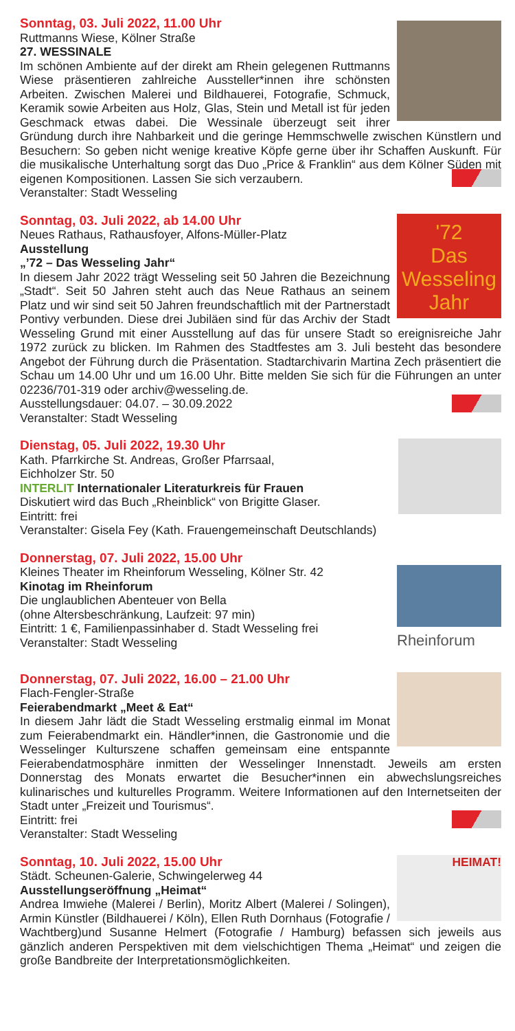Sonntag, 03. Juli 2022, 11.00 Uhr
Ruttmanns Wiese, Kölner Straße
27. WESSINALE
Im schönen Ambiente auf der direkt am Rhein gelegenen Ruttmanns Wiese präsentieren zahlreiche Aussteller*innen ihre schönsten Arbeiten. Zwischen Malerei und Bildhauerei, Fotografie, Schmuck, Keramik sowie Arbeiten aus Holz, Glas, Stein und Metall ist für jeden Geschmack etwas dabei. Die Wessinale überzeugt seit ihrer Gründung durch ihre Nahbarkeit und die geringe Hemmschwelle zwischen Künstlern und Besuchern: So geben nicht wenige kreative Köpfe gerne über ihr Schaffen Auskunft. Für die musikalische Unterhaltung sorgt das Duo „Price & Franklin“ aus dem Kölner Süden mit eigenen Kompositionen. Lassen Sie sich verzaubern.
Veranstalter: Stadt Wesseling
'72
Das Wesseling
Jahr
Sonntag, 03. Juli 2022, ab 14.00 Uhr
Neues Rathaus, Rathausfoyer, Alfons-Müller-Platz
Ausstellung
„’72 – Das Wesseling Jahr“
In diesem Jahr 2022 trägt Wesseling seit 50 Jahren die Bezeichnung „Stadt“. Seit 50 Jahren steht auch das Neue Rathaus an seinem Platz und wir sind seit 50 Jahren freundschaftlich mit der Partnerstadt Pontivy verbunden. Diese drei Jubiläen sind für das Archiv der Stadt Wesseling Grund mit einer Ausstellung auf das für unsere Stadt so ereignisreiche Jahr 1972 zurück zu blicken. Im Rahmen des Stadtfestes am 3. Juli besteht das besondere Angebot der Führung durch die Präsentation. Stadtarchivarin Martina Zech präsentiert die Schau um 14.00 Uhr und um 16.00 Uhr. Bitte melden Sie sich für die Führungen an unter 02236/701-319 oder archiv@wesseling.de.
Ausstellungsdauer: 04.07. – 30.09.2022
Veranstalter: Stadt Wesseling
Dienstag, 05. Juli 2022, 19.30 Uhr
Kath. Pfarrkirche St. Andreas, Großer Pfarrsaal,
Eichholzer Str. 50
INTERLIT Internationaler Literaturkreis für Frauen
Diskutiert wird das Buch „Rheinblick“ von Brigitte Glaser.
Eintritt: frei
Veranstalter: Gisela Fey (Kath. Frauengemeinschaft Deutschlands)
Rheinforum
Donnerstag, 07. Juli 2022, 15.00 Uhr
Kleines Theater im Rheinforum Wesseling, Kölner Str. 42
Kinotag im Rheinforum
Die unglaublichen Abenteuer von Bella
(ohne Altersbeschränkung, Laufzeit: 97 min)
Eintritt: 1 €, Familienpassinhaber d. Stadt Wesseling frei
Veranstalter: Stadt Wesseling
Donnerstag, 07. Juli 2022, 16.00 – 21.00 Uhr
Flach-Fengler-Straße
Feierabendmarkt „Meet & Eat“
In diesem Jahr lädt die Stadt Wesseling erstmalig einmal im Monat zum Feierabendmarkt ein. Händler*innen, die Gastronomie und die Wesselinger Kulturszene schaffen gemeinsam eine entspannte Feierabendatmosphäre inmitten der Wesselinger Innenstadt. Jeweils am ersten Donnerstag des Monats erwartet die Besucher*innen ein abwechslungsreiches kulinarisches und kulturelles Programm. Weitere Informationen auf den Internetseiten der Stadt unter „Freizeit und Tourismus“.
Eintritt: frei
Veranstalter: Stadt Wesseling
HEIMAT!
Sonntag, 10. Juli 2022, 15.00 Uhr
Städt. Scheunen-Galerie, Schwingelerweg 44
Ausstellungseröffnung „Heimat“
Andrea Imwiehe (Malerei / Berlin), Moritz Albert (Malerei / Solingen), Armin Künstler (Bildhauerei / Köln), Ellen Ruth Dornhaus (Fotografie / Wachtberg)und Susanne Helmert (Fotografie / Hamburg) befassen sich jeweils aus gänzlich anderen Perspektiven mit dem vielschichtigen Thema „Heimat“ und zeigen die große Bandbreite der Interpretationsmöglichkeiten.